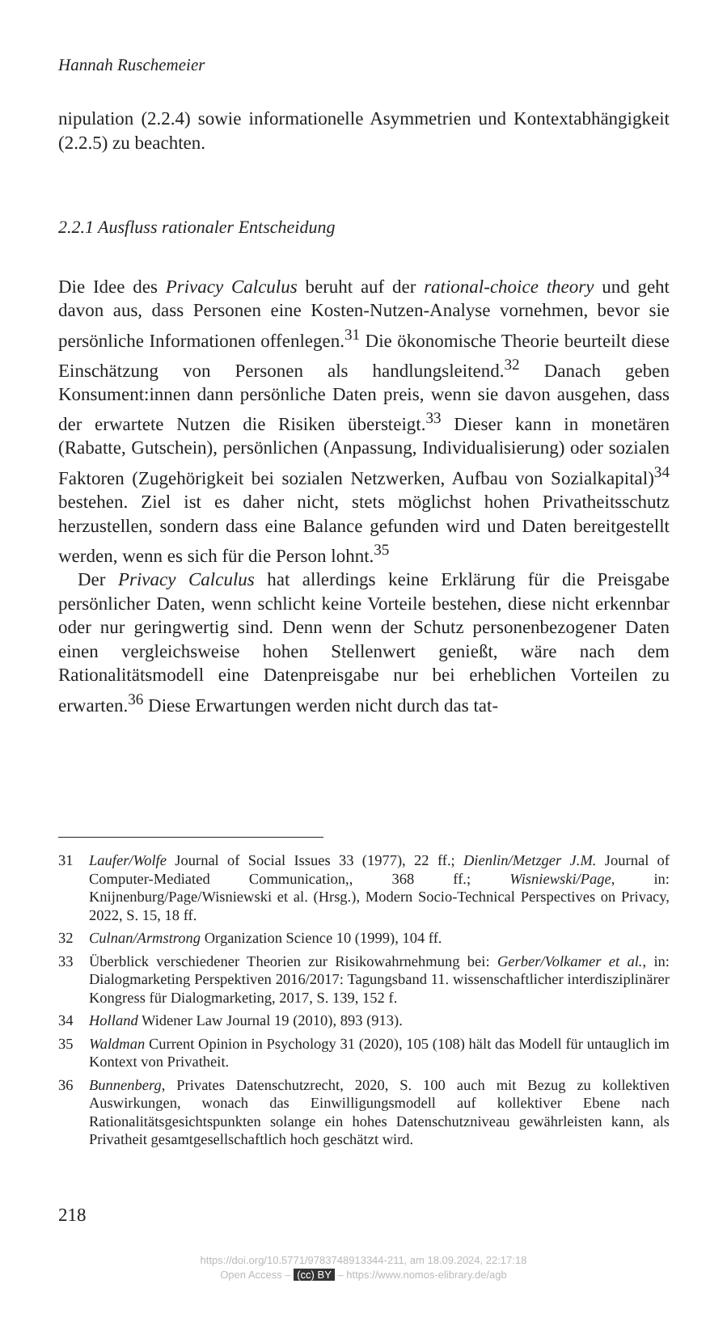Hannah Ruschemeier
nipulation (2.2.4) sowie informationelle Asymmetrien und Kontextabhängigkeit (2.2.5) zu beachten.
2.2.1 Ausfluss rationaler Entscheidung
Die Idee des Privacy Calculus beruht auf der rational-choice theory und geht davon aus, dass Personen eine Kosten-Nutzen-Analyse vornehmen, bevor sie persönliche Informationen offenlegen.<sup>31</sup> Die ökonomische Theorie beurteilt diese Einschätzung von Personen als handlungsleitend.<sup>32</sup> Danach geben Konsument:innen dann persönliche Daten preis, wenn sie davon ausgehen, dass der erwartete Nutzen die Risiken übersteigt.<sup>33</sup> Dieser kann in monetären (Rabatte, Gutschein), persönlichen (Anpassung, Individualisierung) oder sozialen Faktoren (Zugehörigkeit bei sozialen Netzwerken, Aufbau von Sozialkapital)<sup>34</sup> bestehen. Ziel ist es daher nicht, stets möglichst hohen Privatheitsschutz herzustellen, sondern dass eine Balance gefunden wird und Daten bereitgestellt werden, wenn es sich für die Person lohnt.<sup>35</sup>
Der Privacy Calculus hat allerdings keine Erklärung für die Preisgabe persönlicher Daten, wenn schlicht keine Vorteile bestehen, diese nicht erkennbar oder nur geringwertig sind. Denn wenn der Schutz personenbezogener Daten einen vergleichsweise hohen Stellenwert genießt, wäre nach dem Rationalitätsmodell eine Datenpreisgabe nur bei erheblichen Vorteilen zu erwarten.<sup>36</sup> Diese Erwartungen werden nicht durch das tat-
31 Laufer/Wolfe Journal of Social Issues 33 (1977), 22 ff.; Dienlin/Metzger J.M. Journal of Computer-Mediated Communication,, 368 ff.; Wisniewski/Page, in: Knijnenburg/Page/Wisniewski et al. (Hrsg.), Modern Socio-Technical Perspectives on Privacy, 2022, S. 15, 18 ff.
32 Culnan/Armstrong Organization Science 10 (1999), 104 ff.
33 Überblick verschiedener Theorien zur Risikowahrnehmung bei: Gerber/Volkamer et al., in: Dialogmarketing Perspektiven 2016/2017: Tagungsband 11. wissenschaftlicher interdisziplinärer Kongress für Dialogmarketing, 2017, S. 139, 152 f.
34 Holland Widener Law Journal 19 (2010), 893 (913).
35 Waldman Current Opinion in Psychology 31 (2020), 105 (108) hält das Modell für untauglich im Kontext von Privatheit.
36 Bunnenberg, Privates Datenschutzrecht, 2020, S. 100 auch mit Bezug zu kollektiven Auswirkungen, wonach das Einwilligungsmodell auf kollektiver Ebene nach Rationalitätsgesichtspunkten solange ein hohes Datenschutzniveau gewährleisten kann, als Privatheit gesamtgesellschaftlich hoch geschätzt wird.
218
https://doi.org/10.5771/9783748913344-211, am 18.09.2024, 22:17:18
Open Access – (cc) BY – https://www.nomos-elibrary.de/agb